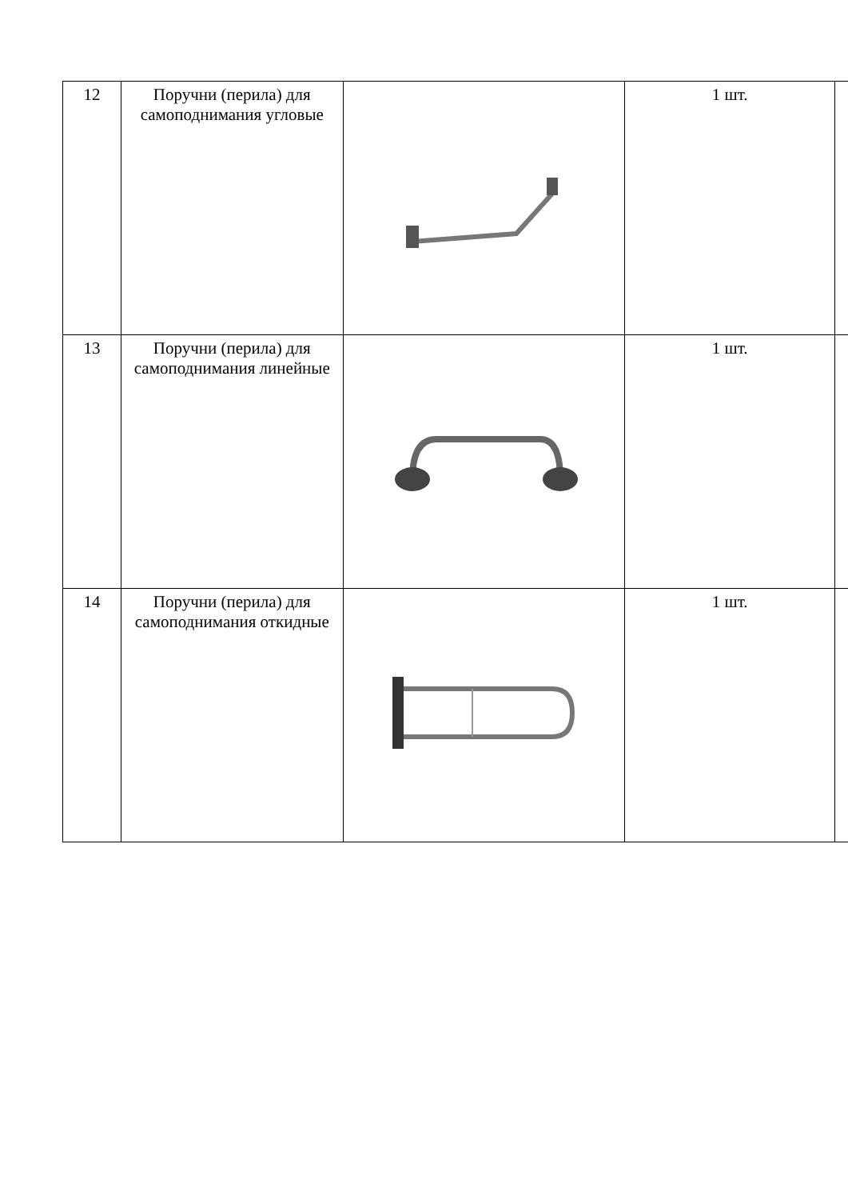| 12 | Поручни (перила) для самоподнимания угловые | | 1 шт. | |
| 13 | Поручни (перила) для самоподнимания линейные | | 1 шт. | |
| 14 | Поручни (перила) для самоподнимания откидные | | 1 шт. | |